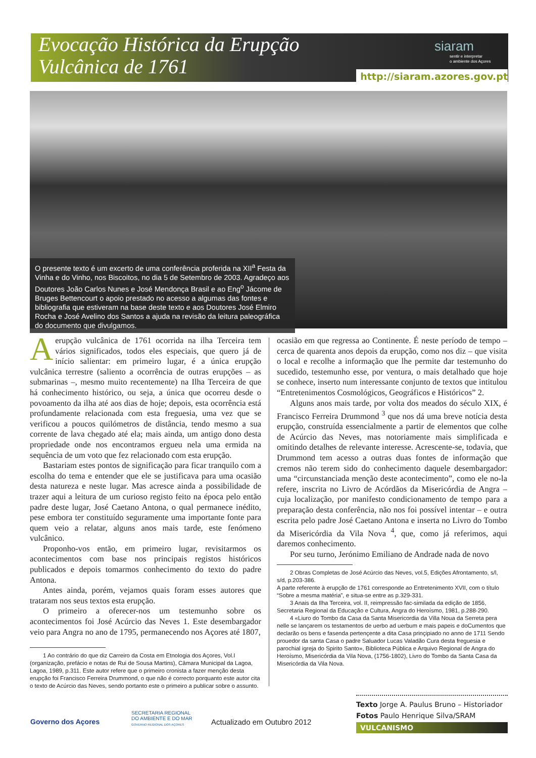Evocação Histórica da Erupção
Vulcânica de 1761
siaram
sentir e interpretar
o ambiente dos Açores
http://siaram.azores.gov.pt
O presente texto é um excerto de uma conferência proferida na XII<sup>a</sup> Festa da Vinha e do Vinho, nos Biscoitos, no dia 5 de Setembro de 2003. Agradeço aos Doutores João Carlos Nunes e José Mendonça Brasil e ao Eng<sup>o</sup> Jácome de Bruges Bettencourt o apoio prestado no acesso a algumas das fontes e bibliografia que estiveram na base deste texto e aos Doutores José Elmiro Rocha e José Avelino dos Santos a ajuda na revisão da leitura paleográfica do documento que divulgamos.
Aerupção vulcânica de 1761 ocorrida na ilha Terceira tem vários significados, todos eles especiais, que quero já de início salientar: em primeiro lugar, é a única erupção vulcânica terrestre (saliento a ocorrência de outras erupções – as submarinas –, mesmo muito recentemente) na Ilha Terceira de que há conhecimento histórico, ou seja, a única que ocorreu desde o povoamento da ilha até aos dias de hoje; depois, esta ocorrência está profundamente relacionada com esta freguesia, uma vez que se verificou a poucos quilómetros de distância, tendo mesmo a sua corrente de lava chegado até ela; mais ainda, um antigo dono desta propriedade onde nos encontramos ergueu nela uma ermida na sequência de um voto que fez relacionado com esta erupção.
Bastariam estes pontos de significação para ficar tranquilo com a escolha do tema e entender que ele se justificava para uma ocasião desta natureza e neste lugar. Mas acresce ainda a possibilidade de trazer aqui a leitura de um curioso registo feito na época pelo então padre deste lugar, José Caetano Antona, o qual permanece inédito, pese embora ter constituído seguramente uma importante fonte para quem veio a relatar, alguns anos mais tarde, este fenómeno vulcânico.
Proponho-vos então, em primeiro lugar, revisitarmos os acontecimentos com base nos principais registos históricos publicados e depois tomarmos conhecimento do texto do padre Antona.
Antes ainda, porém, vejamos quais foram esses autores que trataram nos seus textos esta erupção.
O primeiro a oferecer-nos um testemunho sobre os acontecimentos foi José Acúrcio das Neves 1. Este desembargador veio para Angra no ano de 1795, permanecendo nos Açores até 1807,
1 Ao contrário do que diz Carreiro da Costa em Etnologia dos Açores, Vol.I (organização, prefácio e notas de Rui de Sousa Martins), Câmara Municipal da Lagoa, Lagoa, 1989, p.311. Este autor refere que o primeiro cronista a fazer menção desta erupção foi Francisco Ferreira Drummond, o que não é correcto porquanto este autor cita o texto de Acúrcio das Neves, sendo portanto este o primeiro a publicar sobre o assunto.
ocasião em que regressa ao Continente. É neste período de tempo – cerca de quarenta anos depois da erupção, como nos diz – que visita o local e recolhe a informação que lhe permite dar testemunho do sucedido, testemunho esse, por ventura, o mais detalhado que hoje se conhece, inserto num interessante conjunto de textos que intitulou “Entretenimentos Cosmológicos, Geográficos e Históricos” 2.
Alguns anos mais tarde, por volta dos meados do século XIX, é Francisco Ferreira Drummond <sup>3</sup> que nos dá uma breve notícia desta erupção, construída essencialmente a partir de elementos que colhe de Acúrcio das Neves, mas notoriamente mais simplificada e omitindo detalhes de relevante interesse. Acrescente-se, todavia, que Drummond tem acesso a outras duas fontes de informação que cremos não terem sido do conhecimento daquele desembargador: uma “circunstanciada menção deste acontecimento”, como ele no-la refere, inscrita no Livro de Acórdãos da Misericórdia de Angra – cuja localização, por manifesto condicionamento de tempo para a preparação desta conferência, não nos foi possível intentar – e outra escrita pelo padre José Caetano Antona e inserta no Livro do Tombo da Misericórdia da Vila Nova <sup>4</sup>, que, como já referimos, aqui daremos conhecimento.
Por seu turno, Jerónimo Emiliano de Andrade nada de novo
2 Obras Completas de José Acúrcio das Neves, vol.5, Edições Afrontamento, s/l, s/d, p.203-386.
A parte referente à erupção de 1761 corresponde ao Entretenimento XVII, com o título “Sobre a mesma matéria”, e situa-se entre as p.329-331.
3 Anais da Ilha Terceira, vol. II, reimpressão fac-similada da edição de 1856, Secretaria Regional da Educação e Cultura, Angra do Heroísmo, 1981, p.288-290.
4 «Liuro do Tombo da Casa da Santa Misericordia da Villa Noua da Serreta pera nelle se lançarem os testamentos de uerbo ad uerbum e mais papeis e doCumentos que declarão os bens e fasenda pertençente a dita Casa prinçipiado no anno de 1711 Sendo prouedor da santa Casa o padre Saluador Lucas Valadão Cura desta freguesia e parochial igreja do Spirito Santo», Biblioteca Pública e Arquivo Regional de Angra do Heroísmo, Misericórdia da Vila Nova, (1756-1802), Livro do Tombo da Santa Casa da Misericórdia da Vila Nova.
Texto Jorge A. Paulus Bruno – Historiador
Fotos Paulo Henrique Silva/SRAM
VULCANISMO
Governo dos Açores
SECRETARIA REGIONAL
DO AMBIENTE E DO MAR
GOVERNO REGIONAL DOS AÇORES
Actualizado em Outubro 2012